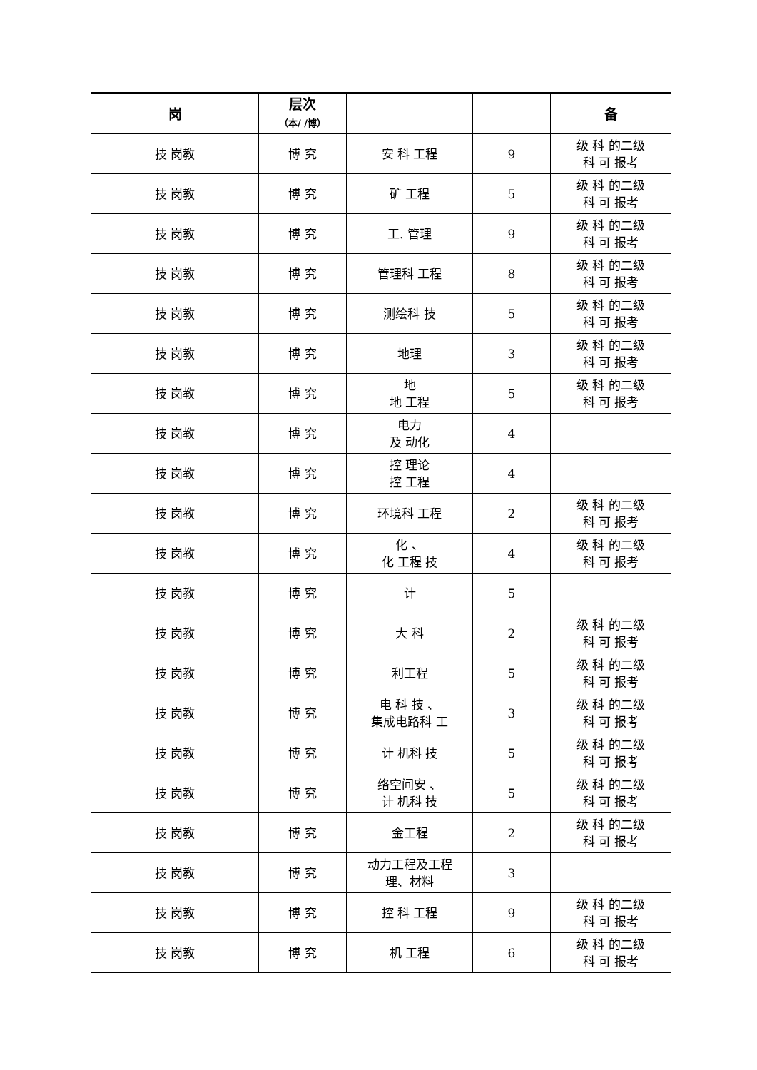| 岗 | 层次 （本/ /博） | | | 备 |
| --- | --- | --- | --- | --- |
| 技 岗教 | 博 究 | 安 科 工程 | 9 | 级 科 的二级 科 可 报考 |
| 技 岗教 | 博 究 | 矿 工程 | 5 | 级 科 的二级 科 可 报考 |
| 技 岗教 | 博 究 | 工. 管理 | 9 | 级 科 的二级 科 可 报考 |
| 技 岗教 | 博 究 | 管理科 工程 | 8 | 级 科 的二级 科 可 报考 |
| 技 岗教 | 博 究 | 测绘科 技 | 5 | 级 科 的二级 科 可 报考 |
| 技 岗教 | 博 究 | 地理 | 3 | 级 科 的二级 科 可 报考 |
| 技 岗教 | 博 究 | 地 地 工程 | 5 | 级 科 的二级 科 可 报考 |
| 技 岗教 | 博 究 | 电力 及 动化 | 4 | |
| 技 岗教 | 博 究 | 控 理论 控 工程 | 4 | |
| 技 岗教 | 博 究 | 环境科 工程 | 2 | 级 科 的二级 科 可 报考 |
| 技 岗教 | 博 究 | 化 、 化 工程 技 | 4 | 级 科 的二级 科 可 报考 |
| 技 岗教 | 博 究 | 计 | 5 | |
| 技 岗教 | 博 究 | 大 科 | 2 | 级 科 的二级 科 可 报考 |
| 技 岗教 | 博 究 | 利工程 | 5 | 级 科 的二级 科 可 报考 |
| 技 岗教 | 博 究 | 电 科 技 、 集成电路科 工 | 3 | 级 科 的二级 科 可 报考 |
| 技 岗教 | 博 究 | 计 机科 技 | 5 | 级 科 的二级 科 可 报考 |
| 技 岗教 | 博 究 | 络空间安 、 计 机科 技 | 5 | 级 科 的二级 科 可 报考 |
| 技 岗教 | 博 究 | 金工程 | 2 | 级 科 的二级 科 可 报考 |
| 技 岗教 | 博 究 | 动力工程及工程 理、材料 | 3 | |
| 技 岗教 | 博 究 | 控 科 工程 | 9 | 级 科 的二级 科 可 报考 |
| 技 岗教 | 博 究 | 机 工程 | 6 | 级 科 的二级 科 可 报考 |